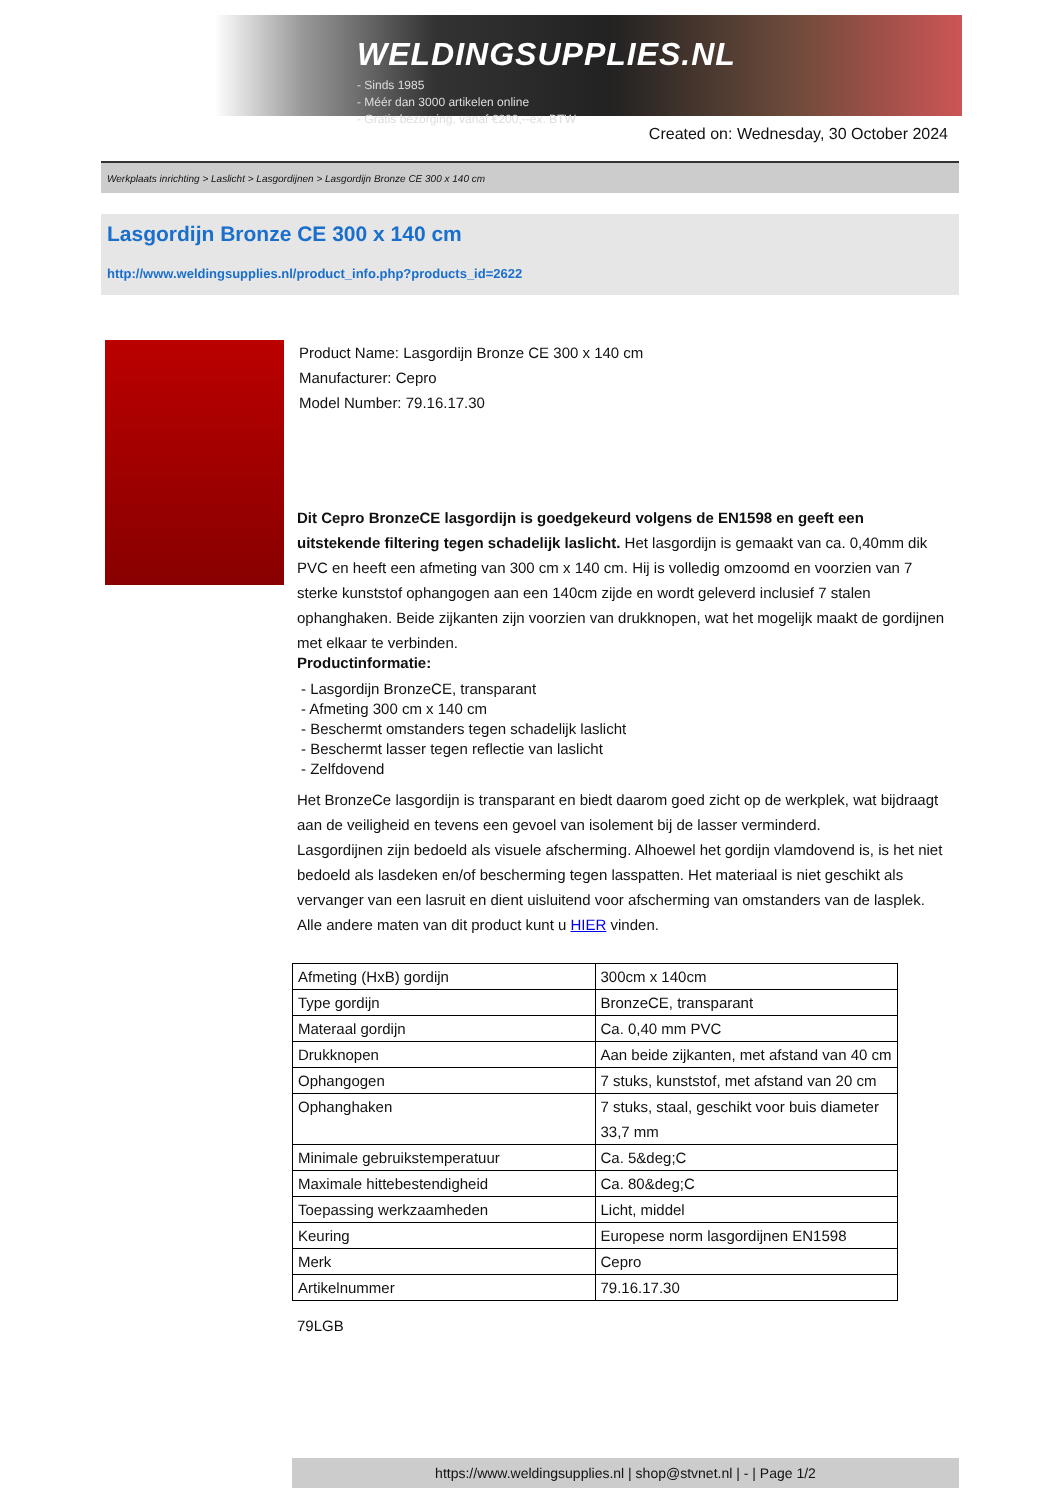WELDINGSUPPLIES.NL
- Sinds 1985
- Méér dan 3000 artikelen online
- Gratis bezorging, vanaf €200,--ex. BTW
Created on: Wednesday, 30 October 2024
Werkplaats inrichting > Laslicht > Lasgordijnen > Lasgordijn Bronze CE 300 x 140 cm
Lasgordijn Bronze CE 300 x 140 cm
http://www.weldingsupplies.nl/product_info.php?products_id=2622
Product Name: Lasgordijn Bronze CE 300 x 140 cm
Manufacturer: Cepro
Model Number: 79.16.17.30
Dit Cepro BronzeCE lasgordijn is goedgekeurd volgens de EN1598 en geeft een uitstekende filtering tegen schadelijk laslicht. Het lasgordijn is gemaakt van ca. 0,40mm dik PVC en heeft een afmeting van 300 cm x 140 cm. Hij is volledig omzoomd en voorzien van 7 sterke kunststof ophangogen aan een 140cm zijde en wordt geleverd inclusief 7 stalen ophanghaken. Beide zijkanten zijn voorzien van drukknopen, wat het mogelijk maakt de gordijnen met elkaar te verbinden.
Productinformatie:
- Lasgordijn BronzeCE, transparant
- Afmeting 300 cm x 140 cm
- Beschermt omstanders tegen schadelijk laslicht
- Beschermt lasser tegen reflectie van laslicht
- Zelfdovend
Het BronzeCe lasgordijn is transparant en biedt daarom goed zicht op de werkplek, wat bijdraagt aan de veiligheid en tevens een gevoel van isolement bij de lasser verminderd.
Lasgordijnen zijn bedoeld als visuele afscherming. Alhoewel het gordijn vlamdovend is, is het niet bedoeld als lasdeken en/of bescherming tegen lasspatten. Het materiaal is niet geschikt als vervanger van een lasruit en dient uisluitend voor afscherming van omstanders van de lasplek.
Alle andere maten van dit product kunt u HIER vinden.
| Afmeting (HxB) gordijn | 300cm x 140cm |
| Type gordijn | BronzeCE, transparant |
| Materaal gordijn | Ca. 0,40 mm PVC |
| Drukknopen | Aan beide zijkanten, met afstand van 40 cm |
| Ophangogen | 7 stuks, kunststof, met afstand van 20 cm |
| Ophanghaken | 7 stuks, staal, geschikt voor buis diameter 33,7 mm |
| Minimale gebruikstemperatuur | Ca. 5&deg;C |
| Maximale hittebestendigheid | Ca. 80&deg;C |
| Toepassing werkzaamheden | Licht, middel |
| Keuring | Europese norm lasgordijnen EN1598 |
| Merk | Cepro |
| Artikelnummer | 79.16.17.30 |
79LGB
https://www.weldingsupplies.nl | shop@stvnet.nl | - | Page 1/2